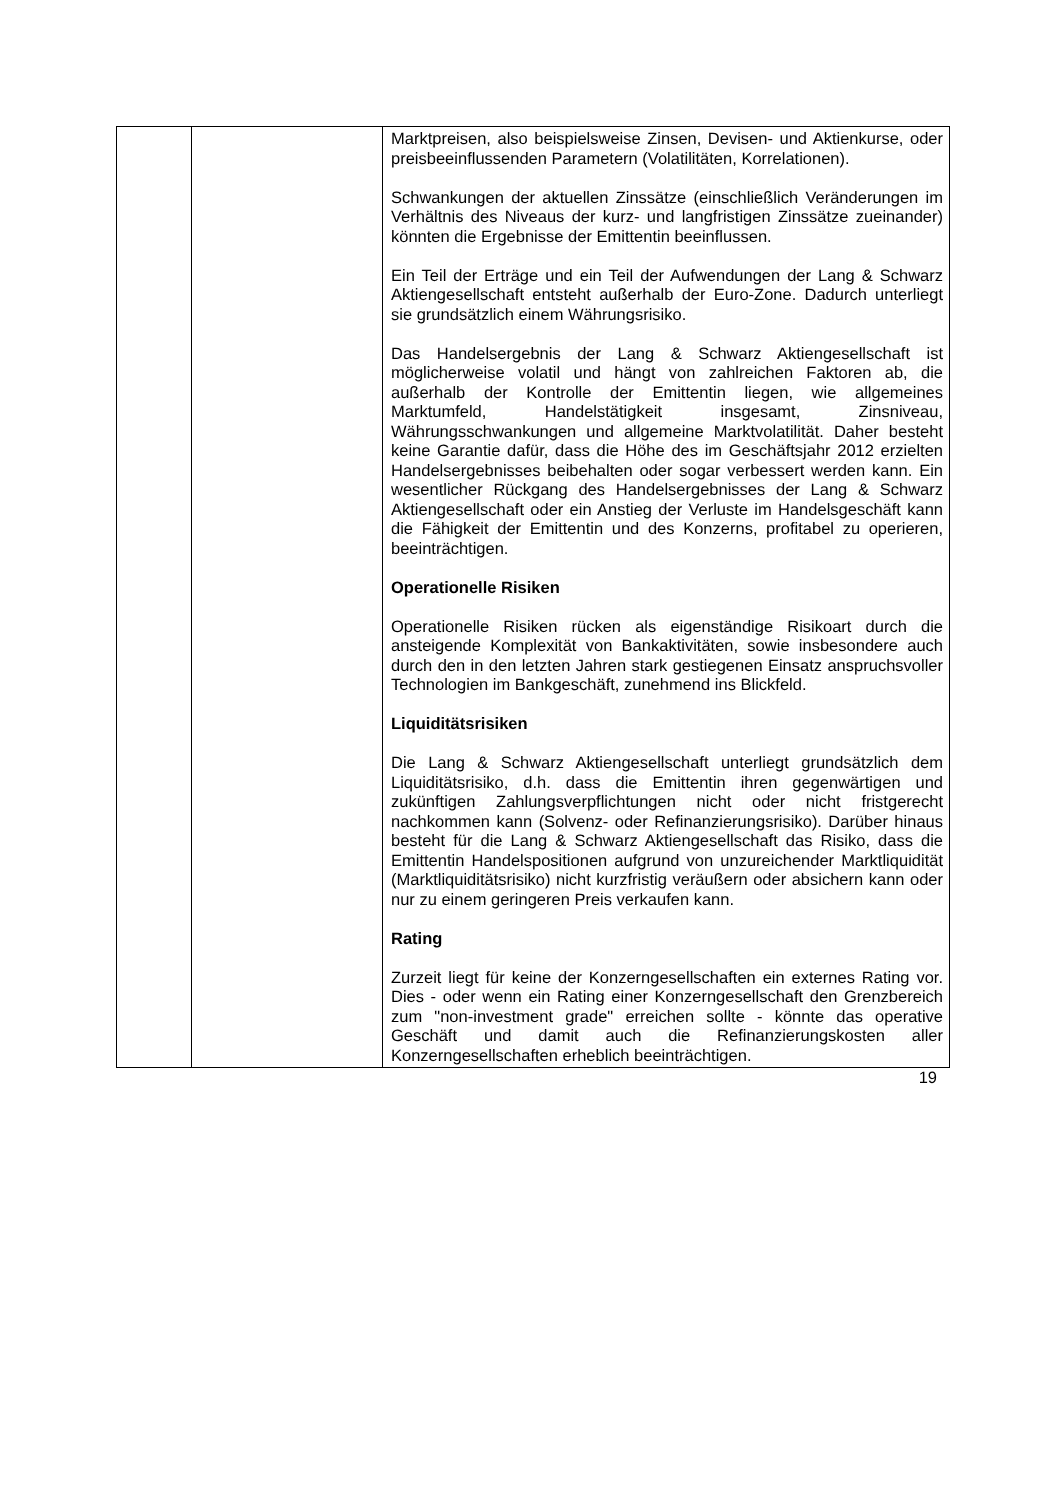| | | Marktpreisen, also beispielsweise Zinsen, Devisen- und Aktienkurse, oder preisbeeinflussenden Parametern (Volatilitäten, Korrelationen). Schwankungen der aktuellen Zinssätze (einschließlich Veränderungen im Verhältnis des Niveaus der kurz- und langfristigen Zinssätze zueinander) könnten die Ergebnisse der Emittentin beeinflussen. Ein Teil der Erträge und ein Teil der Aufwendungen der Lang & Schwarz Aktiengesellschaft entsteht außerhalb der Euro-Zone. Dadurch unterliegt sie grundsätzlich einem Währungsrisiko. Das Handelsergebnis der Lang & Schwarz Aktiengesellschaft ist möglicherweise volatil und hängt von zahlreichen Faktoren ab, die außerhalb der Kontrolle der Emittentin liegen, wie allgemeines Marktumfeld, Handelstätigkeit insgesamt, Zinsniveau, Währungsschwankungen und allgemeine Marktvolatilität. Daher besteht keine Garantie dafür, dass die Höhe des im Geschäftsjahr 2012 erzielten Handelsergebnisses beibehalten oder sogar verbessert werden kann. Ein wesentlicher Rückgang des Handelsergebnisses der Lang & Schwarz Aktiengesellschaft oder ein Anstieg der Verluste im Handelsgeschäft kann die Fähigkeit der Emittentin und des Konzerns, profitabel zu operieren, beeinträchtigen. Operationelle Risiken Operationelle Risiken rücken als eigenständige Risikoart durch die ansteigende Komplexität von Bankaktivitäten, sowie insbesondere auch durch den in den letzten Jahren stark gestiegenen Einsatz anspruchsvoller Technologien im Bankgeschäft, zunehmend ins Blickfeld. Liquiditätsrisiken Die Lang & Schwarz Aktiengesellschaft unterliegt grundsätzlich dem Liquiditätsrisiko, d.h. dass die Emittentin ihren gegenwärtigen und zukünftigen Zahlungsverpflichtungen nicht oder nicht fristgerecht nachkommen kann (Solvenz- oder Refinanzierungsrisiko). Darüber hinaus besteht für die Lang & Schwarz Aktiengesellschaft das Risiko, dass die Emittentin Handelspositionen aufgrund von unzureichender Marktliquidität (Marktliquiditätsrisiko) nicht kurzfristig veräußern oder absichern kann oder nur zu einem geringeren Preis verkaufen kann. Rating Zurzeit liegt für keine der Konzerngesellschaften ein externes Rating vor. Dies - oder wenn ein Rating einer Konzerngesellschaft den Grenzbereich zum "non-investment grade" erreichen sollte - könnte das operative Geschäft und damit auch die Refinanzierungskosten aller Konzerngesellschaften erheblich beeinträchtigen. |
19